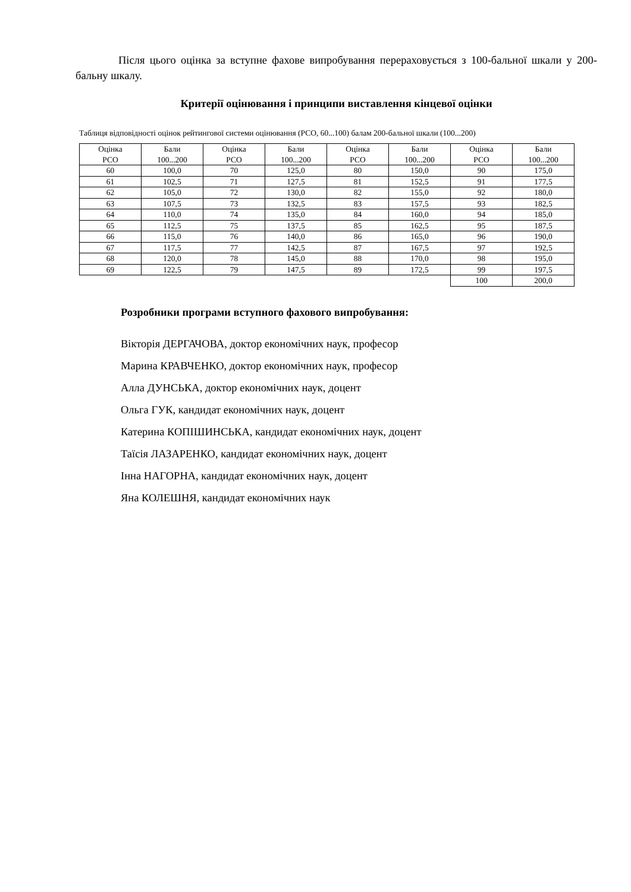Після цього оцінка за вступне фахове випробування перераховується з 100-бальної шкали у 200-бальну шкалу.
Критерії оцінювання і принципи виставлення кінцевої оцінки
Таблиця відповідності оцінок рейтингової системи оцінювання (РСО, 60...100) балам 200-бальної шкали (100...200)
| Оцінка РСО | Бали 100...200 | Оцінка РСО | Бали 100...200 | Оцінка РСО | Бали 100...200 | Оцінка РСО | Бали 100...200 |
| --- | --- | --- | --- | --- | --- | --- | --- |
| 60 | 100,0 | 70 | 125,0 | 80 | 150,0 | 90 | 175,0 |
| 61 | 102,5 | 71 | 127,5 | 81 | 152,5 | 91 | 177,5 |
| 62 | 105,0 | 72 | 130,0 | 82 | 155,0 | 92 | 180,0 |
| 63 | 107,5 | 73 | 132,5 | 83 | 157,5 | 93 | 182,5 |
| 64 | 110,0 | 74 | 135,0 | 84 | 160,0 | 94 | 185,0 |
| 65 | 112,5 | 75 | 137,5 | 85 | 162,5 | 95 | 187,5 |
| 66 | 115,0 | 76 | 140,0 | 86 | 165,0 | 96 | 190,0 |
| 67 | 117,5 | 77 | 142,5 | 87 | 167,5 | 97 | 192,5 |
| 68 | 120,0 | 78 | 145,0 | 88 | 170,0 | 98 | 195,0 |
| 69 | 122,5 | 79 | 147,5 | 89 | 172,5 | 99 | 197,5 |
| | | | | | | 100 | 200,0 |
Розробники програми вступного фахового випробування:
Вікторія ДЕРГАЧОВА, доктор економічних наук, професор
Марина КРАВЧЕНКО, доктор економічних наук, професор
Алла ДУНСЬКА, доктор економічних наук, доцент
Ольга ГУК, кандидат економічних наук, доцент
Катерина КОПІШИНСЬКА, кандидат економічних наук, доцент
Таїсія ЛАЗАРЕНКО, кандидат економічних наук, доцент
Інна НАГОРНА, кандидат економічних наук, доцент
Яна КОЛЕШНЯ, кандидат економічних наук